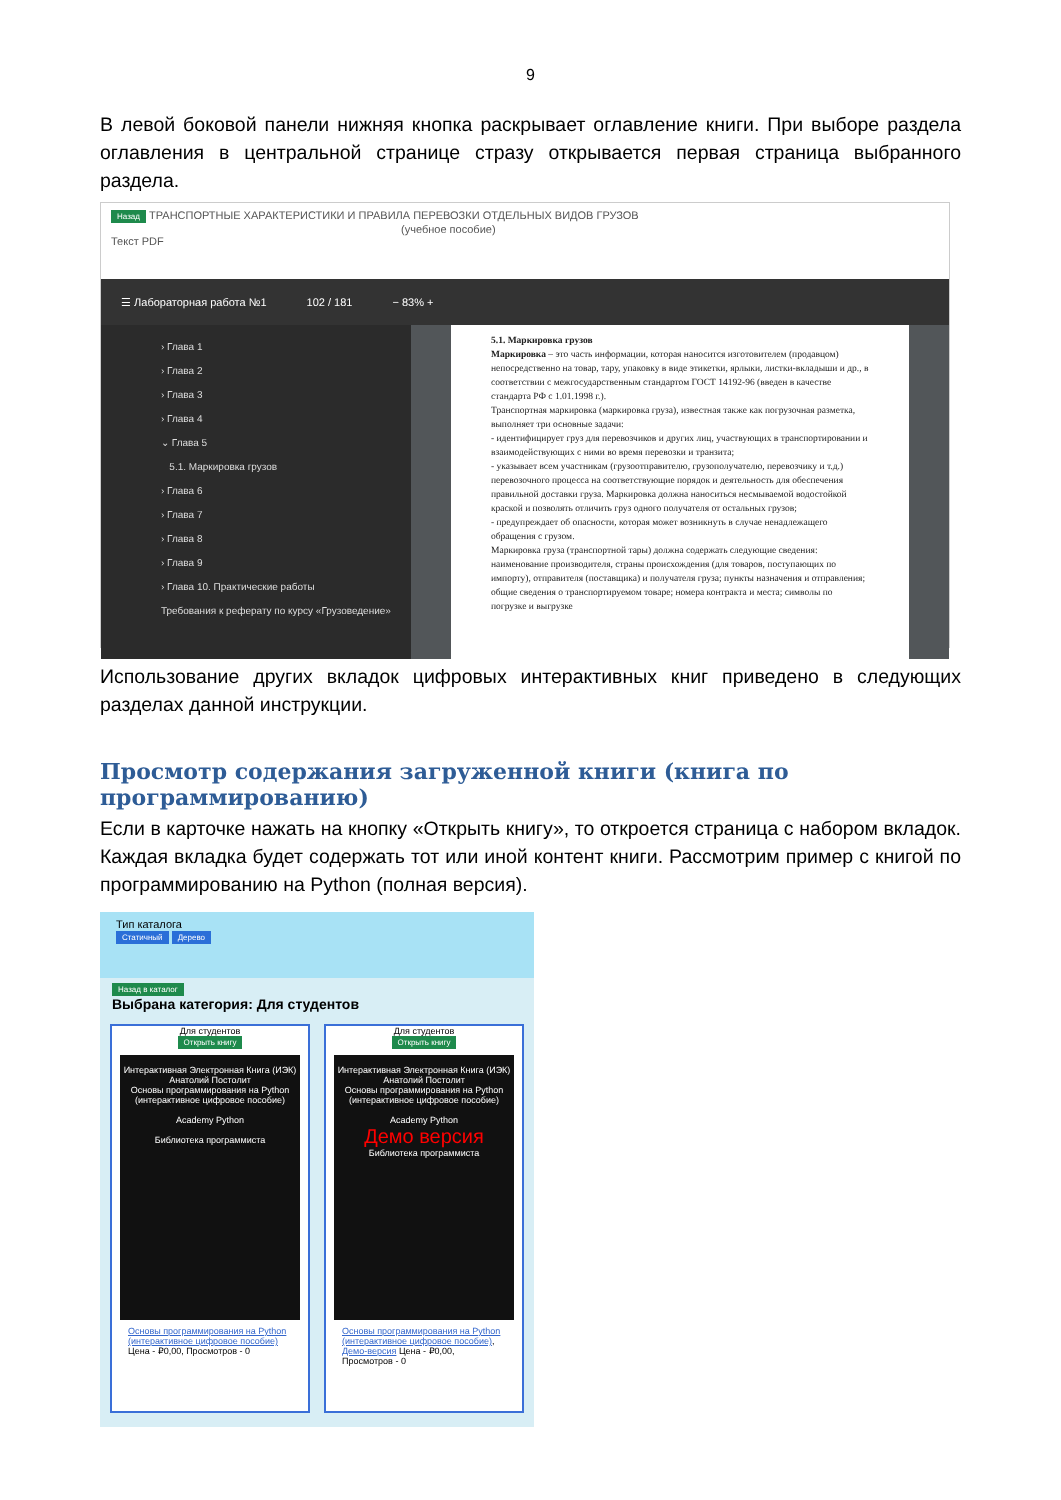9
В левой боковой панели нижняя кнопка раскрывает оглавление книги. При выборе раздела оглавления в центральной странице стразу открывается первая страница выбранного раздела.
Назад ТРАНСПОРТНЫЕ ХАРАКТЕРИСТИКИ И ПРАВИЛА ПЕРЕВОЗКИ ОТДЕЛЬНЫХ ВИДОВ ГРУЗОВ
(учебное пособие)
Текст PDF
☰ Лабораторная работа №1 102 / 181 − 83% +
› Глава 1
› Глава 2
› Глава 3
› Глава 4
⌄ Глава 5
5.1. Маркировка грузов
› Глава 6
› Глава 7
› Глава 8
› Глава 9
› Глава 10. Практические работы
Требования к реферату по курсу «Грузоведение»
5.1. Маркировка грузов
Маркировка – это часть информации, которая наносится изготовителем (продавцом) непосредственно на товар, тару, упаковку в виде этикетки, ярлыки, листки-вкладыши и др., в соответствии с межгосударственным стандартом ГОСТ 14192-96 (введен в качестве стандарта РФ с 1.01.1998 г.).
Транспортная маркировка (маркировка груза), известная также как погрузочная разметка, выполняет три основные задачи:
- идентифицирует груз для перевозчиков и других лиц, участвующих в транспортировании и взаимодействующих с ними во время перевозки и транзита;
- указывает всем участникам (грузоотправителю, грузополучателю, перевозчику и т.д.) перевозочного процесса на соответствующие порядок и деятельность для обеспечения правильной доставки груза. Маркировка должна наноситься несмываемой водостойкой краской и позволять отличить груз одного получателя от остальных грузов;
- предупреждает об опасности, которая может возникнуть в случае ненадлежащего обращения с грузом.
Маркировка груза (транспортной тары) должна содержать следующие сведения: наименование производителя, страны происхождения (для товаров, поступающих по импорту), отправителя (поставщика) и получателя груза; пункты назначения и отправления; общие сведения о транспортируемом товаре; номера контракта и места; символы по погрузке и выгрузке
Использование других вкладок цифровых интерактивных книг приведено в следующих разделах данной инструкции.
Просмотр содержания загруженной книги (книга по программированию)
Если в карточке нажать на кнопку «Открыть книгу», то откроется страница с набором вкладок. Каждая вкладка будет содержать тот или иной контент книги. Рассмотрим пример с книгой по программированию на Python (полная версия).
Тип каталога
Статичный Дерево
Назад в каталог
Выбрана категория: Для студентов
Для студентов
Открыть книгу
Интерактивная Электронная Книга (ИЭК)
Анатолий Постолит
Основы программирования на Python
(интерактивное цифровое пособие)
Academy Python
Библиотека программиста
Основы программирования на Python (интерактивное цифровое пособие)
Цена - ₽0,00, Просмотров - 0
Для студентов
Открыть книгу
Интерактивная Электронная Книга (ИЭК)
Анатолий Постолит
Основы программирования на Python
(интерактивное цифровое пособие)
Academy Python
Демо версия
Библиотека программиста
Основы программирования на Python (интерактивное цифровое пособие), Демо-версия Цена - ₽0,00, Просмотров - 0